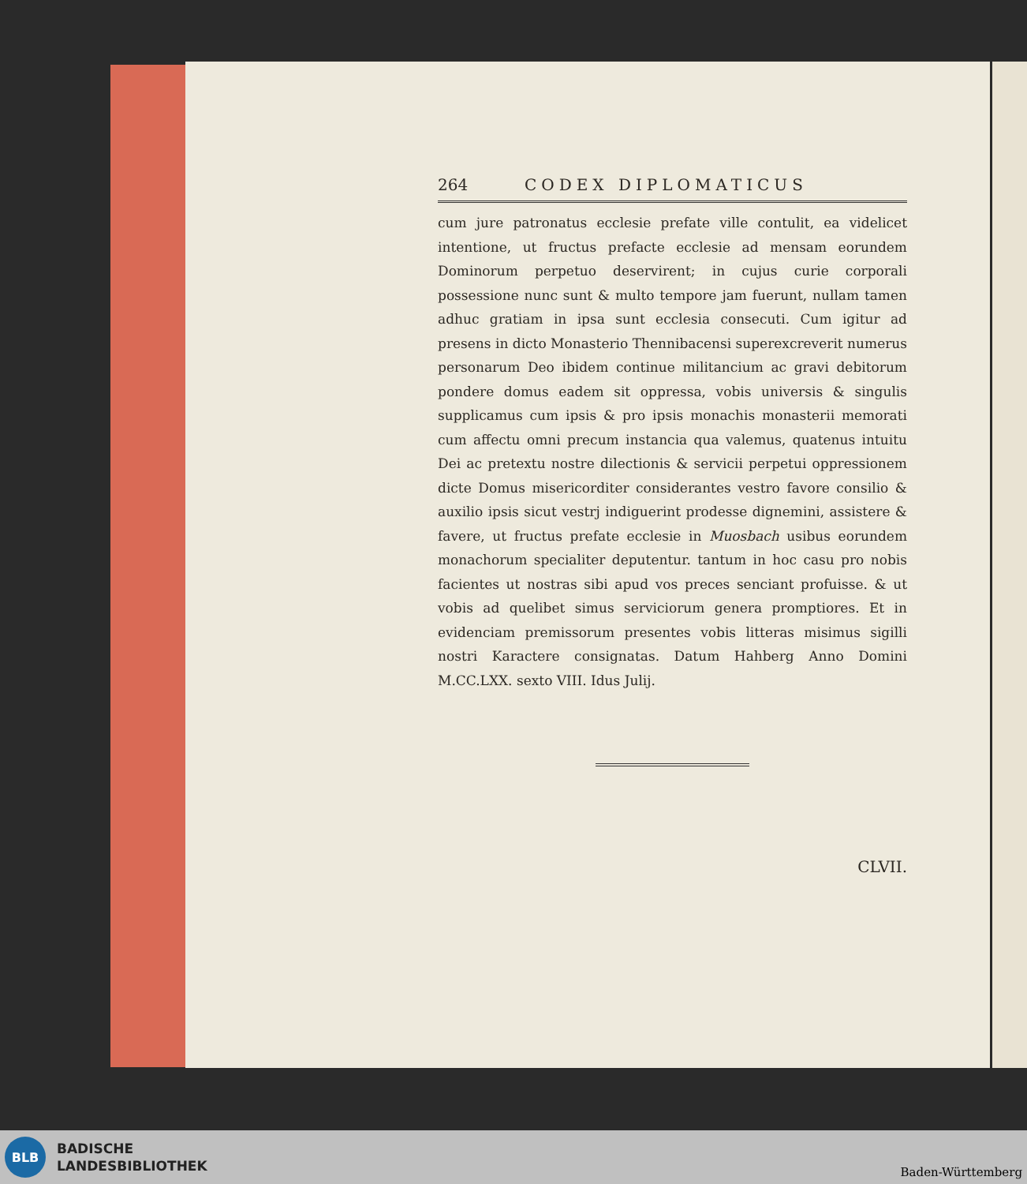264 CODEX DIPLOMATICUS
cum jure patronatus ecclesie prefate ville contulit, ea videlicet intentione, ut fructus prefacte ecclesie ad mensam eorundem Dominorum perpetuo deservirent; in cujus curie corporali possessione nunc sunt & multo tempore jam fuerunt, nullam tamen adhuc gratiam in ipsa sunt ecclesia consecuti. Cum igitur ad presens in dicto Monasterio Thennibacensi superexcreverit numerus personarum Deo ibidem continue militancium ac gravi debitorum pondere domus eadem sit oppressa, vobis universis & singulis supplicamus cum ipsis & pro ipsis monachis monasterii memorati cum affectu omni precum instancia qua valemus, quatenus intuitu Dei ac pretextu nostre dilectionis & servicii perpetui oppressionem dicte Domus misericorditer considerantes vestro favore consilio & auxilio ipsis sicut vestrj indiguerint prodesse dignemini, assistere & favere, ut fructus prefate ecclesie in Muosbach usibus eorundem monachorum specialiter deputentur. tantum in hoc casu pro nobis facientes ut nostras sibi apud vos preces senciant profuisse. & ut vobis ad quelibet simus serviciorum genera promptiores. Et in evidenciam premissorum presentes vobis litteras misimus sigilli nostri Karactere consignatas. Datum Hahberg Anno Domini M.CC.LXX. sexto VIII. Idus Julij.
CLVII.
BLB
BADISCHE
LANDESBIBLIOTHEK
Baden-Württemberg